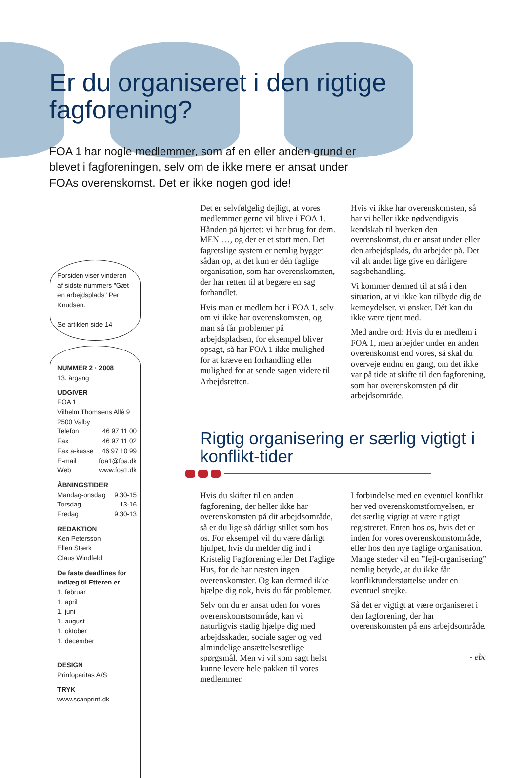Er du organiseret i den rigtige
fagforening?
FOA 1 har nogle medlemmer, som af en eller anden grund er blevet i fagforeningen, selv om de ikke mere er ansat under FOAs overenskomst. Det er ikke nogen god ide!
Forsiden viser vinderen af sidste nummers "Gæt en arbejdsplads" Per Knudsen.
Se artiklen side 14
NUMMER 2 · 2008
13. årgang
UDGIVER
FOA 1
Vilhelm Thomsens Allé 9
2500 Valby
Telefon 46 97 11 00
Fax 46 97 11 02
Fax a-kasse 46 97 10 99
E-mail foa1@foa.dk
Web www.foa1.dk
ÅBNINGSTIDER
Mandag-onsdag 9.30-15
Torsdag 13-16
Fredag 9.30-13
REDAKTION
Ken Petersson
Ellen Stærk
Claus Windfeld
De faste deadlines for indlæg til Etteren er:
1. februar
1. april
1. juni
1. august
1. oktober
1. december
DESIGN
Prinfoparitas A/S
TRYK
www.scanprint.dk
Det er selvfølgelig dejligt, at vores medlemmer gerne vil blive i FOA 1. Hånden på hjertet: vi har brug for dem. MEN …, og der er et stort men. Det fagretslige system er nemlig bygget sådan op, at det kun er dén faglige organisation, som har overenskomsten, der har retten til at begære en sag forhandlet.
Hvis man er medlem her i FOA 1, selv om vi ikke har overenskomsten, og man så får problemer på arbejdspladsen, for eksempel bliver opsagt, så har FOA 1 ikke mulighed for at kræve en forhandling eller mulighed for at sende sagen videre til Arbejdsretten.
Hvis vi ikke har overenskomsten, så har vi heller ikke nødvendigvis kendskab til hverken den overenskomst, du er ansat under eller den arbejdsplads, du arbejder på. Det vil alt andet lige give en dårligere sagsbehandling.
Vi kommer dermed til at stå i den situation, at vi ikke kan tilbyde dig de kerneydelser, vi ønsker. Dét kan du ikke være tjent med.
Med andre ord: Hvis du er medlem i FOA 1, men arbejder under en anden overenskomst end vores, så skal du overveje endnu en gang, om det ikke var på tide at skifte til den fagforening, som har overenskomsten på dit arbejdsområde.
Rigtig organisering er særlig vigtigt i konflikt-tider
Hvis du skifter til en anden fagforening, der heller ikke har overenskomsten på dit arbejdsområde, så er du lige så dårligt stillet som hos os. For eksempel vil du være dårligt hjulpet, hvis du melder dig ind i Kristelig Fagforening eller Det Faglige Hus, for de har næsten ingen overenskomster. Og kan dermed ikke hjælpe dig nok, hvis du får problemer.
Selv om du er ansat uden for vores overenskomstsområde, kan vi naturligvis stadig hjælpe dig med arbejdsskader, sociale sager og ved almindelige ansættelsesretlige spørgsmål. Men vi vil som sagt helst kunne levere hele pakken til vores medlemmer.
I forbindelse med en eventuel konflikt her ved overenskomstfornyelsen, er det særlig vigtigt at være rigtigt registreret. Enten hos os, hvis det er inden for vores overenskomstområde, eller hos den nye faglige organisation. Mange steder vil en ”fejl-organisering” nemlig betyde, at du ikke får konfliktunderstøttelse under en eventuel strejke.
Så det er vigtigt at være organiseret i den fagforening, der har overenskomsten på ens arbejdsområde.
- ebc